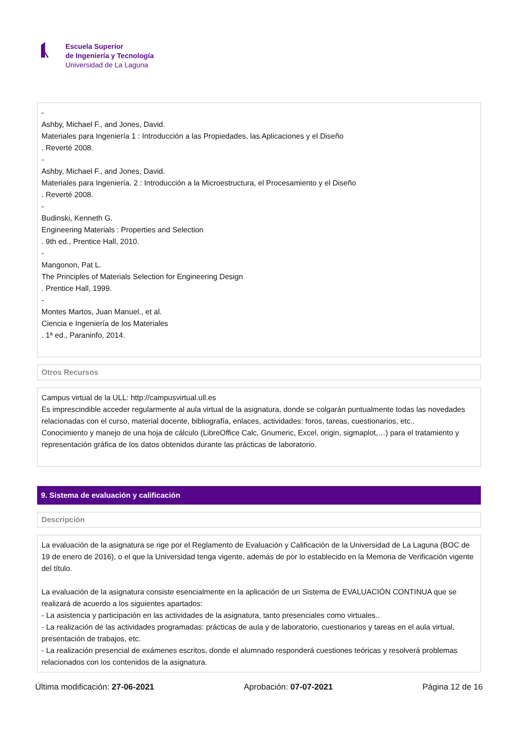Escuela Superior
de Ingeniería y Tecnología
Universidad de La Laguna
-
Ashby, Michael F., and Jones, David.
Materiales para Ingeniería 1 : Introducción a las Propiedades, las Aplicaciones y el Diseño
. Reverté 2008.
-
Ashby, Michael F., and Jones, David.
Materiales para Ingeniería. 2 : Introducción a la Microestructura, el Procesamiento y el Diseño
. Reverté 2008.
-
Budinski, Kenneth G.
Engineering Materials : Properties and Selection
. 9th ed., Prentice Hall, 2010.
-
Mangonon, Pat L.
The Principles of Materials Selection for Engineering Design
. Prentice Hall, 1999.
-
Montes Martos, Juan Manuel., et al.
Ciencia e Ingeniería de los Materiales
. 1ª ed., Paraninfo, 2014.
Otros Recursos
Campus virtual de la ULL: http://campusvirtual.ull.es
Es imprescindible acceder regularmente al aula virtual de la asignatura, donde se colgarán puntualmente todas las novedades relacionadas con el curso, material docente, bibliografía, enlaces, actividades: foros, tareas, cuestionarios, etc..
Conocimiento y manejo de una hoja de cálculo (LibreOffice Calc, Gnumeric, Excel, origin, sigmaplot,…) para el tratamiento y representación gráfica de los datos obtenidos durante las prácticas de laboratorio.
9. Sistema de evaluación y calificación
Descripción
La evaluación de la asignatura se rige por el Reglamento de Evaluación y Calificación de la Universidad de La Laguna (BOC de 19 de enero de 2016), o el que la Universidad tenga vigente, además de por lo establecido en la Memoria de Verificación vigente del título.
La evaluación de la asignatura consiste esencialmente en la aplicación de un Sistema de EVALUACIÓN CONTINUA que se realizará de acuerdo a los siguientes apartados:
- La asistencia y participación en las actividades de la asignatura, tanto presenciales como virtuales..
- La realización de las actividades programadas: prácticas de aula y de laboratorio, cuestionarios y tareas en el aula virtual, presentación de trabajos, etc.
- La realización presencial de exámenes escritos, donde el alumnado responderá cuestiones teóricas y resolverá problemas relacionados con los contenidos de la asignatura.
Última modificación: 27-06-2021 Aprobación: 07-07-2021 Página 12 de 16